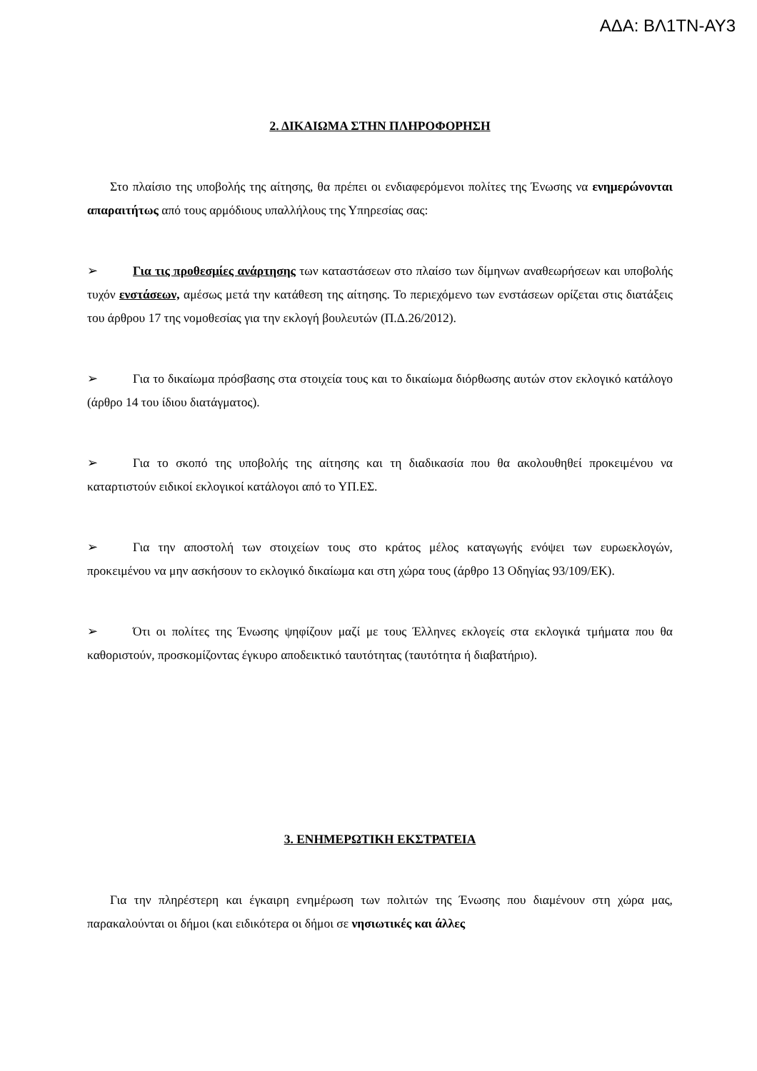ΑΔΑ: ΒΛ1ΤΝ-ΑΥ3
2. ΔΙΚΑΙΩΜΑ ΣΤΗΝ ΠΛΗΡΟΦΟΡΗΣΗ
Στο πλαίσιο της υποβολής της αίτησης, θα πρέπει οι ενδιαφερόμενοι πολίτες της Ένωσης να ενημερώνονται απαραιτήτως από τους αρμόδιους υπαλλήλους της Υπηρεσίας σας:
➢ Για τις προθεσμίες ανάρτησης των καταστάσεων στο πλαίσο των δίμηνων αναθεωρήσεων και υποβολής τυχόν ενστάσεων, αμέσως μετά την κατάθεση της αίτησης. Το περιεχόμενο των ενστάσεων ορίζεται στις διατάξεις του άρθρου 17 της νομοθεσίας για την εκλογή βουλευτών (Π.Δ.26/2012).
➢ Για το δικαίωμα πρόσβασης στα στοιχεία τους και το δικαίωμα διόρθωσης αυτών στον εκλογικό κατάλογο (άρθρο 14 του ίδιου διατάγματος).
➢ Για το σκοπό της υποβολής της αίτησης και τη διαδικασία που θα ακολουθηθεί προκειμένου να καταρτιστούν ειδικοί εκλογικοί κατάλογοι από το ΥΠ.ΕΣ.
➢ Για την αποστολή των στοιχείων τους στο κράτος μέλος καταγωγής ενόψει των ευρωεκλογών, προκειμένου να μην ασκήσουν το εκλογικό δικαίωμα και στη χώρα τους (άρθρο 13 Οδηγίας 93/109/ΕΚ).
➢ Ότι οι πολίτες της Ένωσης ψηφίζουν μαζί με τους Έλληνες εκλογείς στα εκλογικά τμήματα που θα καθοριστούν, προσκομίζοντας έγκυρο αποδεικτικό ταυτότητας (ταυτότητα ή διαβατήριο).
3. ΕΝΗΜΕΡΩΤΙΚΗ ΕΚΣΤΡΑΤΕΙΑ
Για την πληρέστερη και έγκαιρη ενημέρωση των πολιτών της Ένωσης που διαμένουν στη χώρα μας, παρακαλούνται οι δήμοι (και ειδικότερα οι δήμοι σε νησιωτικές και άλλες